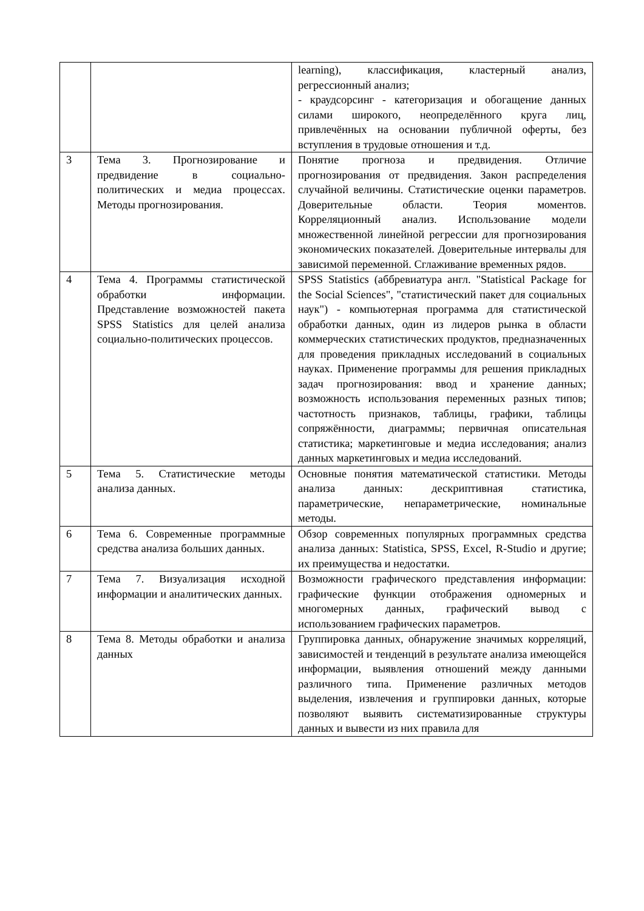| | | learning), классификация, кластерный анализ, регрессионный анализ; - краудсорсинг - категоризация и обогащение данных силами широкого, неопределённого круга лиц, привлечённых на основании публичной оферты, без вступления в трудовые отношения и т.д. |
| 3 | Тема 3. Прогнозирование и предвидение в социально-политических и медиа процессах. Методы прогнозирования. | Понятие прогноза и предвидения. Отличие прогнозирования от предвидения. Закон распределения случайной величины. Статистические оценки параметров. Доверительные области. Теория моментов. Корреляционный анализ. Использование модели множественной линейной регрессии для прогнозирования экономических показателей. Доверительные интервалы для зависимой переменной. Сглаживание временных рядов. |
| 4 | Тема 4. Программы статистической обработки информации. Представление возможностей пакета SPSS Statistics для целей анализа социально-политических процессов. | SPSS Statistics (аббревиатура англ. "Statistical Package for the Social Sciences", "статистический пакет для социальных наук") - компьютерная программа для статистической обработки данных, один из лидеров рынка в области коммерческих статистических продуктов, предназначенных для проведения прикладных исследований в социальных науках. Применение программы для решения прикладных задач прогнозирования: ввод и хранение данных; возможность использования переменных разных типов; частотность признаков, таблицы, графики, таблицы сопряжённости, диаграммы; первичная описательная статистика; маркетинговые и медиа исследования; анализ данных маркетинговых и медиа исследований. |
| 5 | Тема 5. Статистические методы анализа данных. | Основные понятия математической статистики. Методы анализа данных: дескриптивная статистика, параметрические, непараметрические, номинальные методы. |
| 6 | Тема 6. Современные программные средства анализа больших данных. | Обзор современных популярных программных средства анализа данных: Statistica, SPSS, Excel, R-Studio и другие; их преимущества и недостатки. |
| 7 | Тема 7. Визуализация исходной информации и аналитических данных. | Возможности графического представления информации: графические функции отображения одномерных и многомерных данных, графический вывод с использованием графических параметров. |
| 8 | Тема 8. Методы обработки и анализа данных | Группировка данных, обнаружение значимых корреляций, зависимостей и тенденций в результате анализа имеющейся информации, выявления отношений между данными различного типа. Применение различных методов выделения, извлечения и группировки данных, которые позволяют выявить систематизированные структуры данных и вывести из них правила для |